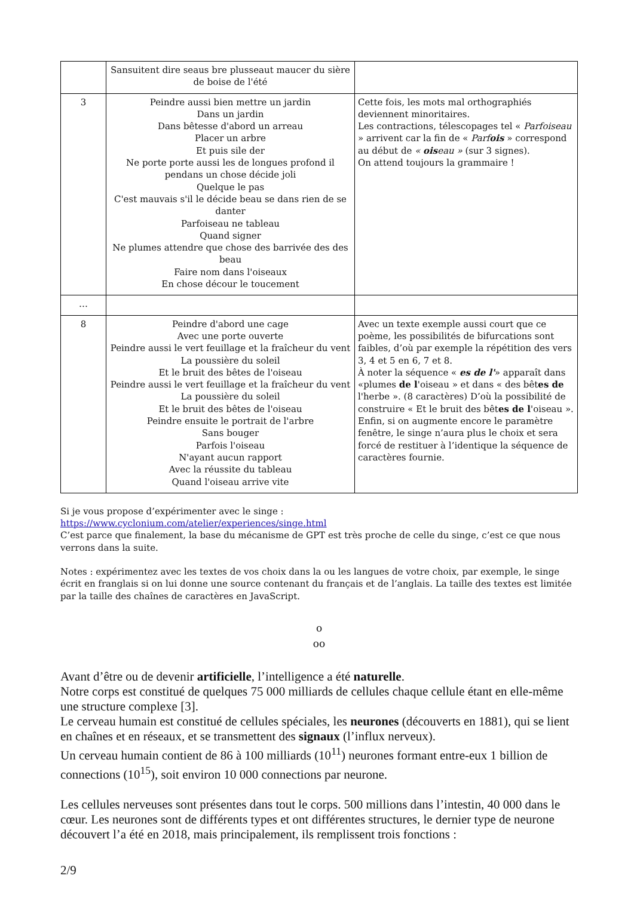| | Sansuitent dire seaus bre plusseaut maucer du sière de boise de l'été | |
| 3 | Peindre aussi bien mettre un jardin Dans un jardin Dans bêtesse d'abord un arreau Placer un arbre Et puis sile der Ne porte porte aussi les de longues profond il pendans un chose décide joli Quelque le pas C'est mauvais s'il le décide beau se dans rien de se danter Parfoiseau ne tableau Quand signer Ne plumes attendre que chose des barrivée des des beau Faire nom dans l'oiseaux En chose décour le toucement | Cette fois, les mots mal orthographiés deviennent minoritaires. Les contractions, télescopages tel « Parfoiseau » arrivent car la fin de « Parf ois » correspond au début de « ois eau » (sur 3 signes). On attend toujours la grammaire ! |
| … | | |
| 8 | Peindre d'abord une cage Avec une porte ouverte Peindre aussi le vert feuillage et la fraîcheur du vent La poussière du soleil Et le bruit des bêtes de l'oiseau Peindre aussi le vert feuillage et la fraîcheur du vent La poussière du soleil Et le bruit des bêtes de l'oiseau Peindre ensuite le portrait de l'arbre Sans bouger Parfois l'oiseau N'ayant aucun rapport Avec la réussite du tableau Quand l'oiseau arrive vite | Avec un texte exemple aussi court que ce poème, les possibilités de bifurcations sont faibles, d’où par exemple la répétition des vers 3, 4 et 5 en 6, 7 et 8. À noter la séquence « es de l' » apparaît dans «plumes de l 'oiseau » et dans « des bêt es de l'herbe ». (8 caractères) D’où la possibilité de construire « Et le bruit des bêt es de l 'oiseau ». Enfin, si on augmente encore le paramètre fenêtre, le singe n’aura plus le choix et sera forcé de restituer à l’identique la séquence de caractères fournie. |
Si je vous propose d’expérimenter avec le singe :
https://www.cyclonium.com/atelier/experiences/singe.html
C’est parce que finalement, la base du mécanisme de GPT est très proche de celle du singe, c’est ce que nous verrons dans la suite.
Notes : expérimentez avec les textes de vos choix dans la ou les langues de votre choix, par exemple, le singe écrit en franglais si on lui donne une source contenant du français et de l’anglais. La taille des textes est limitée par la taille des chaînes de caractères en JavaScript.
o
oo
Avant d’être ou de devenir artificielle, l’intelligence a été naturelle.
Notre corps est constitué de quelques 75 000 milliards de cellules chaque cellule étant en elle-même une structure complexe [3].
Le cerveau humain est constitué de cellules spéciales, les neurones (découverts en 1881), qui se lient en chaînes et en réseaux, et se transmettent des signaux (l’influx nerveux).
Un cerveau humain contient de 86 à 100 milliards (10<sup>11</sup>) neurones formant entre-eux 1 billion de connections (10<sup>15</sup>), soit environ 10 000 connections par neurone.
Les cellules nerveuses sont présentes dans tout le corps. 500 millions dans l’intestin, 40 000 dans le cœur. Les neurones sont de différents types et ont différentes structures, le dernier type de neurone découvert l’a été en 2018, mais principalement, ils remplissent trois fonctions :
2/9